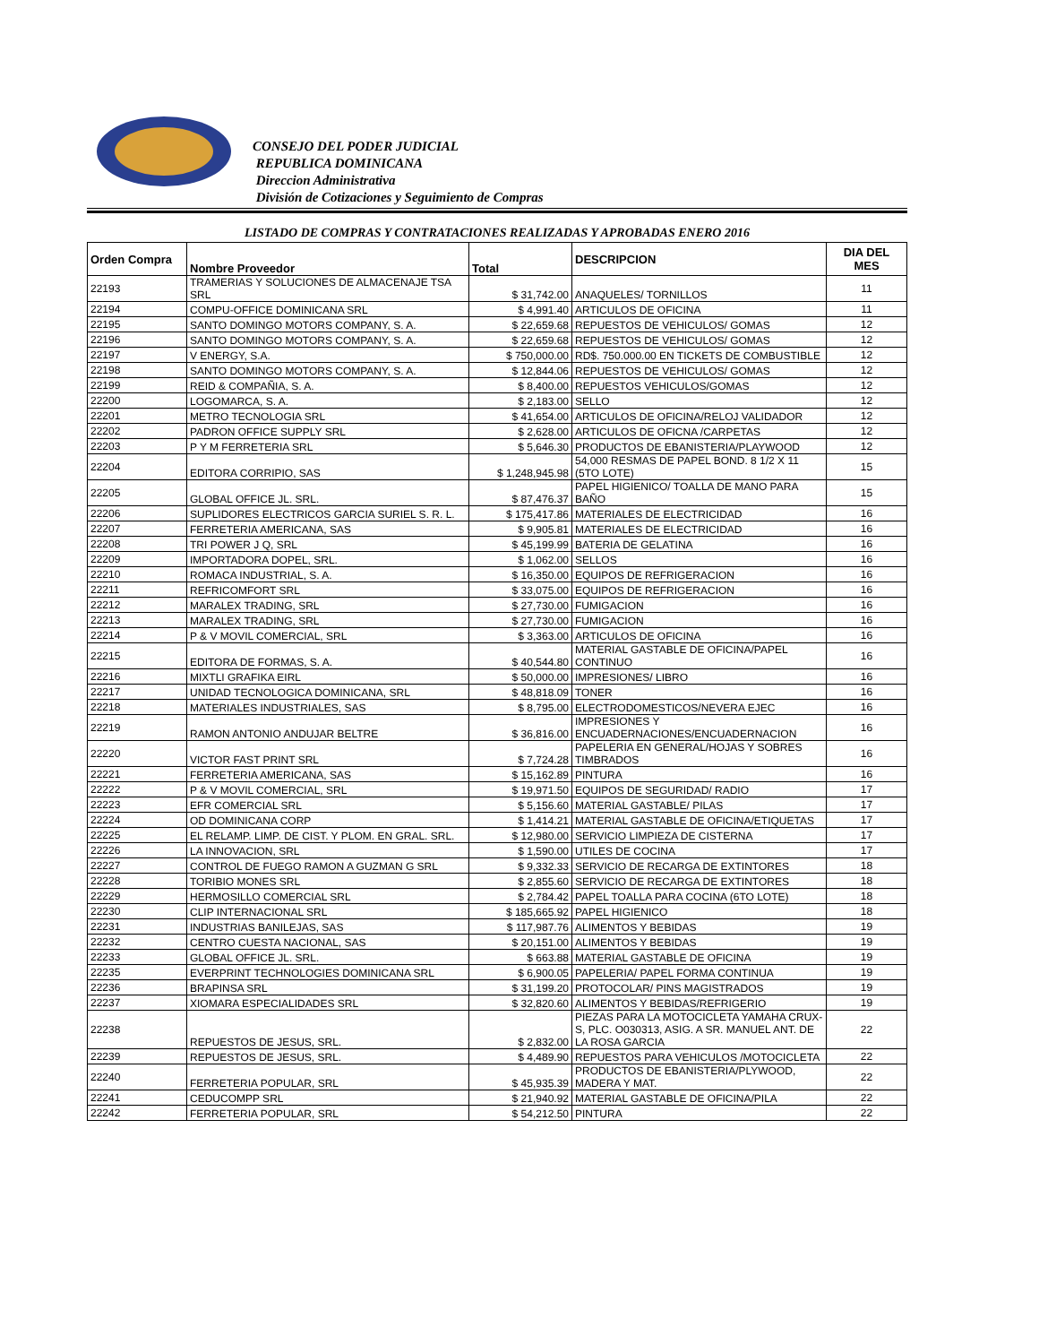CONSEJO DEL PODER JUDICIAL
REPUBLICA DOMINICANA
Direccion Administrativa
División de Cotizaciones y Seguimiento de Compras
LISTADO DE COMPRAS Y CONTRATACIONES REALIZADAS Y APROBADAS ENERO 2016
| Orden Compra | Nombre Proveedor | Total | DESCRIPCION | DIA DEL MES |
| --- | --- | --- | --- | --- |
| 22193 | TRAMERIAS Y SOLUCIONES DE ALMACENAJE TSA SRL | $ 31,742.00 | ANAQUELES/ TORNILLOS | 11 |
| 22194 | COMPU-OFFICE DOMINICANA SRL | $ 4,991.40 | ARTICULOS DE OFICINA | 11 |
| 22195 | SANTO DOMINGO MOTORS COMPANY, S. A. | $ 22,659.68 | REPUESTOS DE VEHICULOS/ GOMAS | 12 |
| 22196 | SANTO DOMINGO MOTORS COMPANY, S. A. | $ 22,659.68 | REPUESTOS DE VEHICULOS/ GOMAS | 12 |
| 22197 | V ENERGY, S.A. | $ 750,000.00 | RD$. 750.000.00 EN TICKETS DE COMBUSTIBLE | 12 |
| 22198 | SANTO DOMINGO MOTORS COMPANY, S. A. | $ 12,844.06 | REPUESTOS DE VEHICULOS/ GOMAS | 12 |
| 22199 | REID & COMPAÑIA, S. A. | $ 8,400.00 | REPUESTOS VEHICULOS/GOMAS | 12 |
| 22200 | LOGOMARCA, S. A. | $ 2,183.00 | SELLO | 12 |
| 22201 | METRO TECNOLOGIA SRL | $ 41,654.00 | ARTICULOS DE OFICINA/RELOJ VALIDADOR | 12 |
| 22202 | PADRON OFFICE SUPPLY SRL | $ 2,628.00 | ARTICULOS DE OFICNA /CARPETAS | 12 |
| 22203 | P Y M FERRETERIA SRL | $ 5,646.30 | PRODUCTOS DE EBANISTERIA/PLAYWOOD | 12 |
| 22204 | EDITORA CORRIPIO, SAS | $ 1,248,945.98 | 54,000 RESMAS DE PAPEL BOND. 8 1/2 X 11 (5TO LOTE) | 15 |
| 22205 | GLOBAL OFFICE JL. SRL. | $ 87,476.37 | PAPEL HIGIENICO/ TOALLA DE MANO PARA BAÑO | 15 |
| 22206 | SUPLIDORES ELECTRICOS GARCIA SURIEL S. R. L. | $ 175,417.86 | MATERIALES DE ELECTRICIDAD | 16 |
| 22207 | FERRETERIA AMERICANA, SAS | $ 9,905.81 | MATERIALES DE ELECTRICIDAD | 16 |
| 22208 | TRI POWER J Q, SRL | $ 45,199.99 | BATERIA DE GELATINA | 16 |
| 22209 | IMPORTADORA DOPEL, SRL. | $ 1,062.00 | SELLOS | 16 |
| 22210 | ROMACA INDUSTRIAL, S. A. | $ 16,350.00 | EQUIPOS DE REFRIGERACION | 16 |
| 22211 | REFRICOMFORT SRL | $ 33,075.00 | EQUIPOS DE REFRIGERACION | 16 |
| 22212 | MARALEX TRADING, SRL | $ 27,730.00 | FUMIGACION | 16 |
| 22213 | MARALEX TRADING, SRL | $ 27,730.00 | FUMIGACION | 16 |
| 22214 | P & V MOVIL COMERCIAL, SRL | $ 3,363.00 | ARTICULOS DE OFICINA | 16 |
| 22215 | EDITORA DE FORMAS, S. A. | $ 40,544.80 | MATERIAL GASTABLE DE OFICINA/PAPEL CONTINUO | 16 |
| 22216 | MIXTLI GRAFIKA EIRL | $ 50,000.00 | IMPRESIONES/ LIBRO | 16 |
| 22217 | UNIDAD TECNOLOGICA DOMINICANA, SRL | $ 48,818.09 | TONER | 16 |
| 22218 | MATERIALES INDUSTRIALES, SAS | $ 8,795.00 | ELECTRODOMESTICOS/NEVERA EJEC | 16 |
| 22219 | RAMON ANTONIO ANDUJAR BELTRE | $ 36,816.00 | IMPRESIONES Y ENCUADERNACIONES/ENCUADERNACION | 16 |
| 22220 | VICTOR FAST PRINT SRL | $ 7,724.28 | PAPELERIA EN GENERAL/HOJAS Y SOBRES TIMBRADOS | 16 |
| 22221 | FERRETERIA AMERICANA, SAS | $ 15,162.89 | PINTURA | 16 |
| 22222 | P & V MOVIL COMERCIAL, SRL | $ 19,971.50 | EQUIPOS DE SEGURIDAD/ RADIO | 17 |
| 22223 | EFR COMERCIAL SRL | $ 5,156.60 | MATERIAL GASTABLE/ PILAS | 17 |
| 22224 | OD DOMINICANA CORP | $ 1,414.21 | MATERIAL GASTABLE DE OFICINA/ETIQUETAS | 17 |
| 22225 | EL RELAMP. LIMP. DE CIST. Y PLOM. EN GRAL. SRL. | $ 12,980.00 | SERVICIO LIMPIEZA DE CISTERNA | 17 |
| 22226 | LA INNOVACION, SRL | $ 1,590.00 | UTILES DE COCINA | 17 |
| 22227 | CONTROL DE FUEGO RAMON A GUZMAN G SRL | $ 9,332.33 | SERVICIO DE RECARGA DE EXTINTORES | 18 |
| 22228 | TORIBIO MONES SRL | $ 2,855.60 | SERVICIO DE RECARGA DE EXTINTORES | 18 |
| 22229 | HERMOSILLO COMERCIAL SRL | $ 2,784.42 | PAPEL TOALLA PARA COCINA (6TO LOTE) | 18 |
| 22230 | CLIP INTERNACIONAL SRL | $ 185,665.92 | PAPEL HIGIENICO | 18 |
| 22231 | INDUSTRIAS BANILEJAS, SAS | $ 117,987.76 | ALIMENTOS Y BEBIDAS | 19 |
| 22232 | CENTRO CUESTA NACIONAL, SAS | $ 20,151.00 | ALIMENTOS Y BEBIDAS | 19 |
| 22233 | GLOBAL OFFICE JL. SRL. | $ 663.88 | MATERIAL GASTABLE DE OFICINA | 19 |
| 22235 | EVERPRINT TECHNOLOGIES DOMINICANA SRL | $ 6,900.05 | PAPELERIA/ PAPEL FORMA CONTINUA | 19 |
| 22236 | BRAPINSA SRL | $ 31,199.20 | PROTOCOLAR/ PINS MAGISTRADOS | 19 |
| 22237 | XIOMARA ESPECIALIDADES SRL | $ 32,820.60 | ALIMENTOS Y BEBIDAS/REFRIGERIO | 19 |
| 22238 | REPUESTOS DE JESUS, SRL. | $ 2,832.00 | PIEZAS PARA LA MOTOCICLETA YAMAHA CRUX-S, PLC. O030313, ASIG. A SR. MANUEL ANT. DE LA ROSA GARCIA | 22 |
| 22239 | REPUESTOS DE JESUS, SRL. | $ 4,489.90 | REPUESTOS PARA VEHICULOS /MOTOCICLETA | 22 |
| 22240 | FERRETERIA POPULAR, SRL | $ 45,935.39 | PRODUCTOS DE EBANISTERIA/PLYWOOD, MADERA Y MAT. | 22 |
| 22241 | CEDUCOMPP SRL | $ 21,940.92 | MATERIAL GASTABLE DE OFICINA/PILA | 22 |
| 22242 | FERRETERIA POPULAR, SRL | $ 54,212.50 | PINTURA | 22 |